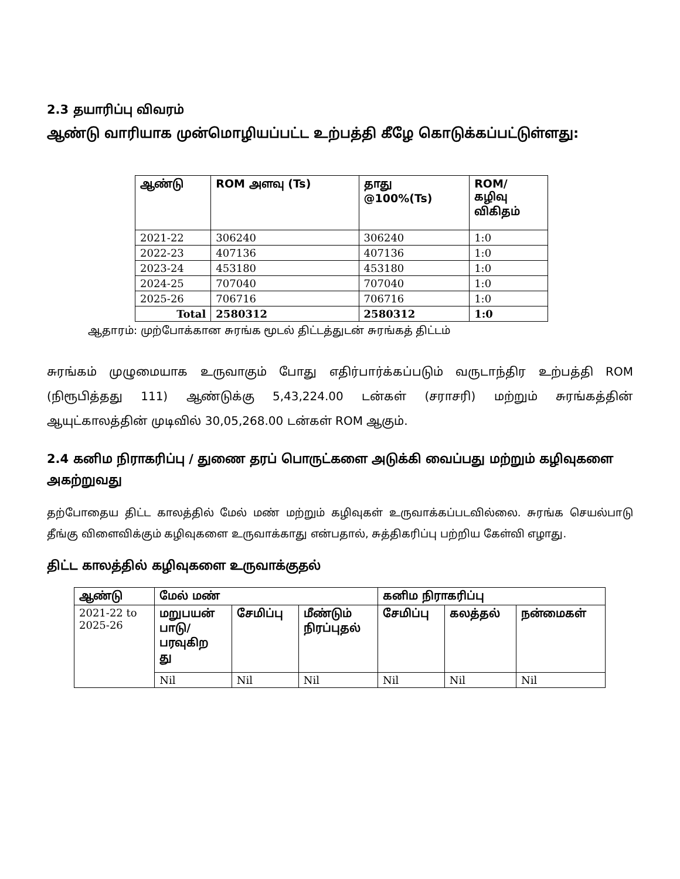2.3 தயாரிப்பு விவரம்
ஆண்டு வாரியாக முன்மொழியப்பட்ட உற்பத்தி கீழே கொடுக்கப்பட்டுள்ளது:
| ஆண்டு | ROM அளவு (Ts) | தாது @100%(Ts) | ROM/ கழிவு விகிதம் |
| --- | --- | --- | --- |
| 2021-22 | 306240 | 306240 | 1:0 |
| 2022-23 | 407136 | 407136 | 1:0 |
| 2023-24 | 453180 | 453180 | 1:0 |
| 2024-25 | 707040 | 707040 | 1:0 |
| 2025-26 | 706716 | 706716 | 1:0 |
| Total | 2580312 | 2580312 | 1:0 |
ஆதாரம்: முற்போக்கான சுரங்க மூடல் திட்டத்துடன் சுரங்கத் திட்டம்
சுரங்கம் முழுமையாக உருவாகும் போது எதிர்பார்க்கப்படும் வருடாந்திர உற்பத்தி ROM (நிரூபித்தது 111) ஆண்டுக்கு 5,43,224.00 டன்கள் (சராசரி) மற்றும் சுரங்கத்தின் ஆயுட்காலத்தின் முடிவில் 30,05,268.00 டன்கள் ROM ஆகும்.
2.4 கனிம நிராகரிப்பு / துணை தரப் பொருட்களை அடுக்கி வைப்பது மற்றும் கழிவுகளை அகற்றுவது
தற்போதைய திட்ட காலத்தில் மேல் மண் மற்றும் கழிவுகள் உருவாக்கப்படவில்லை. சுரங்க செயல்பாடு தீங்கு விளைவிக்கும் கழிவுகளை உருவாக்காது என்பதால், சுத்திகரிப்பு பற்றிய கேள்வி எழாது.
திட்ட காலத்தில் கழிவுகளை உருவாக்குதல்
| ஆண்டு | மேல் மண் | | | கனிம நிராகரிப்பு | | |
| --- | --- | --- | --- | --- | --- | --- |
| 2021-22 to 2025-26 | மறுபயன் பாடு/ பரவுகிற து | சேமிப்பு | மீண்டும் நிரப்புதல் | சேமிப்பு | கலத்தல் | நன்மைகள் |
| | Nil | Nil | Nil | Nil | Nil | Nil |